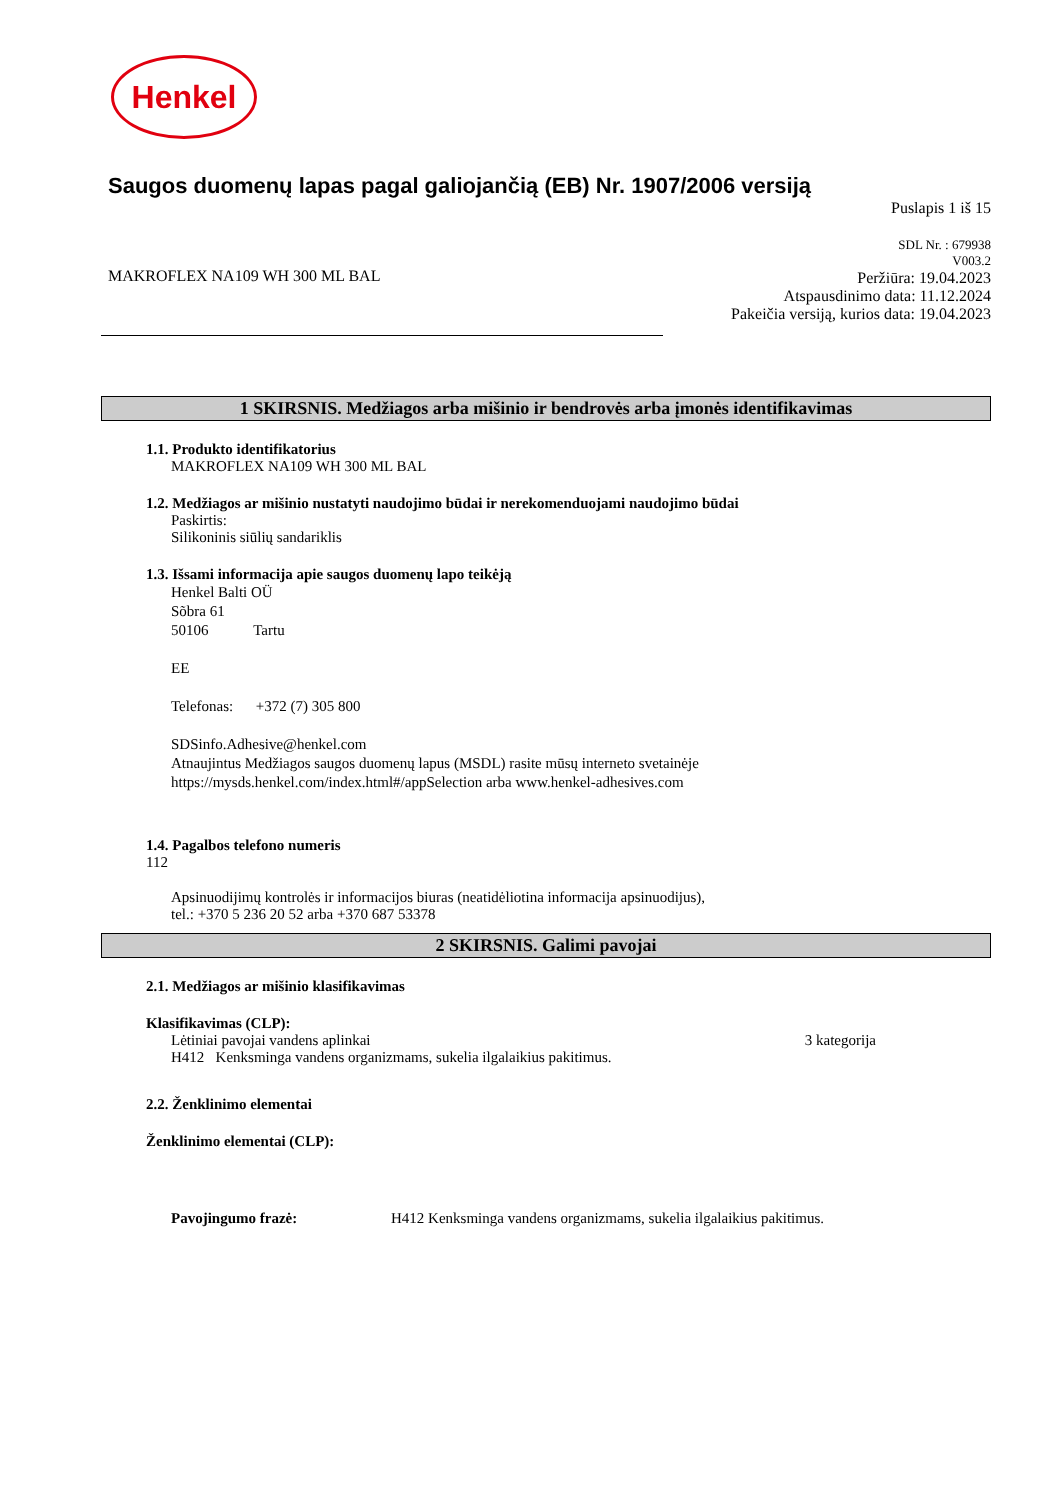Henkel
Saugos duomenų lapas pagal galiojančią (EB) Nr. 1907/2006 versiją
Puslapis 1 iš 15
MAKROFLEX NA109 WH 300 ML BAL
SDL Nr. : 679938
V003.2
Peržiūra: 19.04.2023
Atspausdinimo data: 11.12.2024
Pakeičia versiją, kurios data: 19.04.2023
1 SKIRSNIS. Medžiagos arba mišinio ir bendrovės arba įmonės identifikavimas
1.1. Produkto identifikatorius
MAKROFLEX NA109 WH 300 ML BAL
1.2. Medžiagos ar mišinio nustatyti naudojimo būdai ir nerekomenduojami naudojimo būdai
Paskirtis:
Silikoninis siūlių sandariklis
1.3. Išsami informacija apie saugos duomenų lapo teikėją
Henkel Balti OÜ
Sõbra 61
50106 Tartu
EE
Telefonas: +372 (7) 305 800
SDSinfo.Adhesive@henkel.com
Atnaujintus Medžiagos saugos duomenų lapus (MSDL) rasite mūsų interneto svetainėje
https://mysds.henkel.com/index.html#/appSelection arba www.henkel-adhesives.com
1.4. Pagalbos telefono numeris
112
Apsinuodijimų kontrolės ir informacijos biuras (neatidėliotina informacija apsinuodijus),
tel.: +370 5 236 20 52 arba +370 687 53378
2 SKIRSNIS. Galimi pavojai
2.1. Medžiagos ar mišinio klasifikavimas
Klasifikavimas (CLP):
Lėtiniai pavojai vandens aplinkai 3 kategorija
H412 Kenksminga vandens organizmams, sukelia ilgalaikius pakitimus.
2.2. Ženklinimo elementai
Ženklinimo elementai (CLP):
Pavojingumo frazė: H412 Kenksminga vandens organizmams, sukelia ilgalaikius pakitimus.